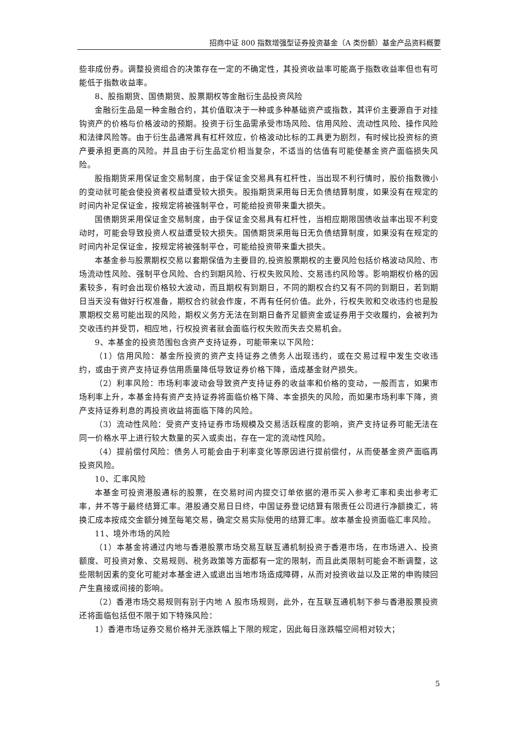招商中证 800 指数增强型证券投资基金（A 类份额）基金产品资料概要
些非成份券。调整投资组合的决策存在一定的不确定性，其投资收益率可能高于指数收益率但也有可能低于指数收益率。
8、股指期货、国债期货、股票期权等金融衍生品投资风险
金融衍生品是一种金融合约，其价值取决于一种或多种基础资产或指数，其评价主要源自于对挂钩资产的价格与价格波动的预期。投资于衍生品需承受市场风险、信用风险、流动性风险、操作风险和法律风险等。由于衍生品通常具有杠杆效应，价格波动比标的工具更为剧烈，有时候比投资标的资产要承担更高的风险。并且由于衍生品定价相当复杂，不适当的估值有可能使基金资产面临损失风险。
股指期货采用保证金交易制度，由于保证金交易具有杠杆性，当出现不利行情时，股价指数微小的变动就可能会使投资者权益遭受较大损失。股指期货采用每日无负债结算制度，如果没有在规定的时间内补足保证金，按规定将被强制平仓，可能给投资带来重大损失。
国债期货采用保证金交易制度，由于保证金交易具有杠杆性，当相应期限国债收益率出现不利变动时，可能会导致投资人权益遭受较大损失。国债期货采用每日无负债结算制度，如果没有在规定的时间内补足保证金，按规定将被强制平仓，可能给投资带来重大损失。
本基金参与股票期权交易以套期保值为主要目的,投资股票期权的主要风险包括价格波动风险、市场流动性风险、强制平仓风险、合约到期风险、行权失败风险、交易违约风险等。影响期权价格的因素较多，有时会出现价格较大波动，而且期权有到期日，不同的期权合约又有不同的到期日，若到期日当天没有做好行权准备，期权合约就会作废，不再有任何价值。此外，行权失败和交收违约也是股票期权交易可能出现的风险，期权义务方无法在到期日备齐足额资金或证券用于交收履约，会被判为交收违约并受罚，相应地，行权投资者就会面临行权失败而失去交易机会。
9、本基金的投资范围包含资产支持证券，可能带来以下风险：
（1）信用风险：基金所投资的资产支持证券之债务人出现违约，或在交易过程中发生交收违约，或由于资产支持证券信用质量降低导致证券价格下降，造成基金财产损失。
（2）利率风险：市场利率波动会导致资产支持证券的收益率和价格的变动，一般而言，如果市场利率上升，本基金持有资产支持证券将面临价格下降、本金损失的风险，而如果市场利率下降，资产支持证券利息的再投资收益将面临下降的风险。
（3）流动性风险：受资产支持证券市场规模及交易活跃程度的影响，资产支持证券可能无法在同一价格水平上进行较大数量的买入或卖出，存在一定的流动性风险。
（4）提前偿付风险：债务人可能会由于利率变化等原因进行提前偿付，从而使基金资产面临再投资风险。
10、汇率风险
本基金可投资港股通标的股票，在交易时间内提交订单依据的港币买入参考汇率和卖出参考汇率，并不等于最终结算汇率。港股通交易日日终，中国证券登记结算有限责任公司进行净额换汇，将换汇成本按成交金额分摊至每笔交易，确定交易实际使用的结算汇率。故本基金投资面临汇率风险。
11、境外市场的风险
（1）本基金将通过内地与香港股票市场交易互联互通机制投资于香港市场，在市场进入、投资额度、可投资对象、交易规则、税务政策等方面都有一定的限制，而且此类限制可能会不断调整，这些限制因素的变化可能对本基金进入或退出当地市场造成障碍，从而对投资收益以及正常的申购赎回产生直接或间接的影响。
（2）香港市场交易规则有别于内地 A 股市场规则，此外，在互联互通机制下参与香港股票投资还将面临包括但不限于如下特殊风险：
1）香港市场证券交易价格并无涨跌幅上下限的规定，因此每日涨跌幅空间相对较大；
5